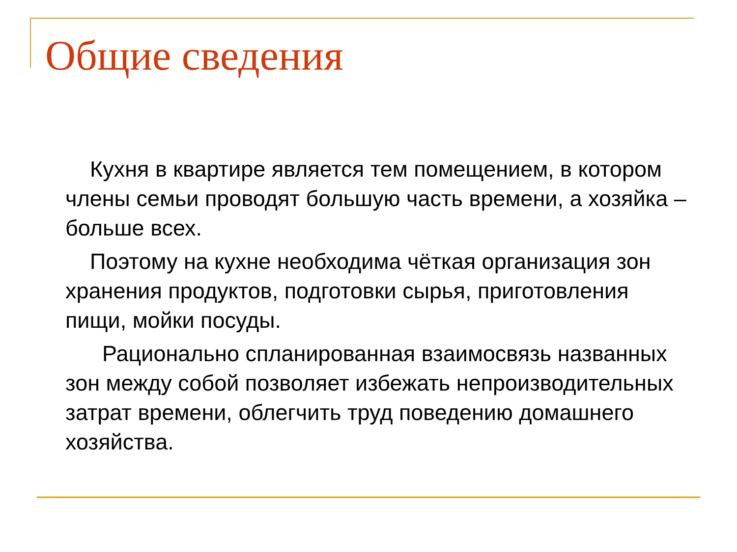Общие сведения
Кухня в квартире является тем помещением, в котором члены семьи проводят большую часть времени, а хозяйка – больше всех.
Поэтому на кухне необходима чёткая организация зон хранения продуктов, подготовки сырья, приготовления пищи, мойки посуды.
Рационально спланированная взаимосвязь названных зон между собой позволяет избежать непроизводительных затрат времени, облегчить труд поведению домашнего хозяйства.